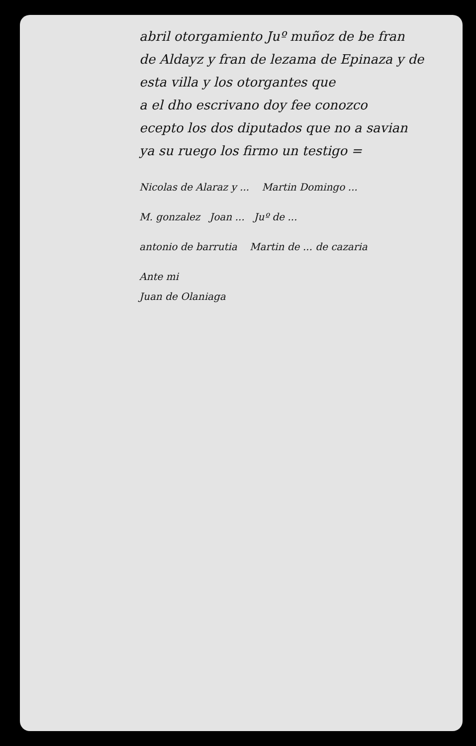abril otorgamiento Juº muñoz de be fran
de Aldayz y fran de lezama de Epinaza y de
esta villa y los otorgantes que
a el dho escrivano doy fee conozco
ecepto los dos diputados que no a savian
ya su ruego los firmo un testigo =
Nicolas de Alaraz y ... Martin Domingo ...
M. gonzalez Joan ... Juº de ...
antonio de barrutia Martin de ... de cazaria
Ante mi
Juan de Olaniaga